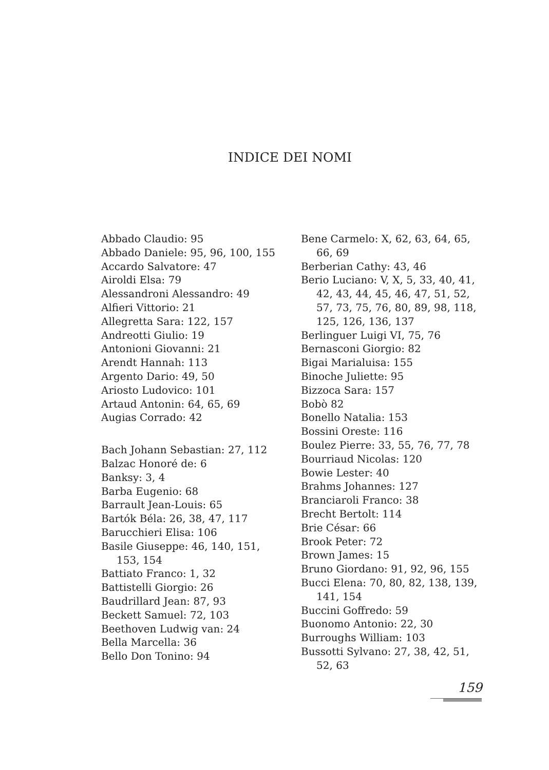INDICE DEI NOMI
Abbado Claudio: 95
Abbado Daniele: 95, 96, 100, 155
Accardo Salvatore: 47
Airoldi Elsa: 79
Alessandroni Alessandro: 49
Alfieri Vittorio: 21
Allegretta Sara: 122, 157
Andreotti Giulio: 19
Antonioni Giovanni: 21
Arendt Hannah: 113
Argento Dario: 49, 50
Ariosto Ludovico: 101
Artaud Antonin: 64, 65, 69
Augias Corrado: 42
Bach Johann Sebastian: 27, 112
Balzac Honoré de: 6
Banksy: 3, 4
Barba Eugenio: 68
Barrault Jean-Louis: 65
Bartók Béla: 26, 38, 47, 117
Barucchieri Elisa: 106
Basile Giuseppe: 46, 140, 151, 153, 154
Battiato Franco: 1, 32
Battistelli Giorgio: 26
Baudrillard Jean: 87, 93
Beckett Samuel: 72, 103
Beethoven Ludwig van: 24
Bella Marcella: 36
Bello Don Tonino: 94
Bene Carmelo: X, 62, 63, 64, 65, 66, 69
Berberian Cathy: 43, 46
Berio Luciano: V, X, 5, 33, 40, 41, 42, 43, 44, 45, 46, 47, 51, 52, 57, 73, 75, 76, 80, 89, 98, 118, 125, 126, 136, 137
Berlinguer Luigi VI, 75, 76
Bernasconi Giorgio: 82
Bigai Marialuisa: 155
Binoche Juliette: 95
Bizzoca Sara: 157
Bobò 82
Bonello Natalia: 153
Bossini Oreste: 116
Boulez Pierre: 33, 55, 76, 77, 78
Bourriaud Nicolas: 120
Bowie Lester: 40
Brahms Johannes: 127
Branciaroli Franco: 38
Brecht Bertolt: 114
Brie César: 66
Brook Peter: 72
Brown James: 15
Bruno Giordano: 91, 92, 96, 155
Bucci Elena: 70, 80, 82, 138, 139, 141, 154
Buccini Goffredo: 59
Buonomo Antonio: 22, 30
Burroughs William: 103
Bussotti Sylvano: 27, 38, 42, 51, 52, 63
159